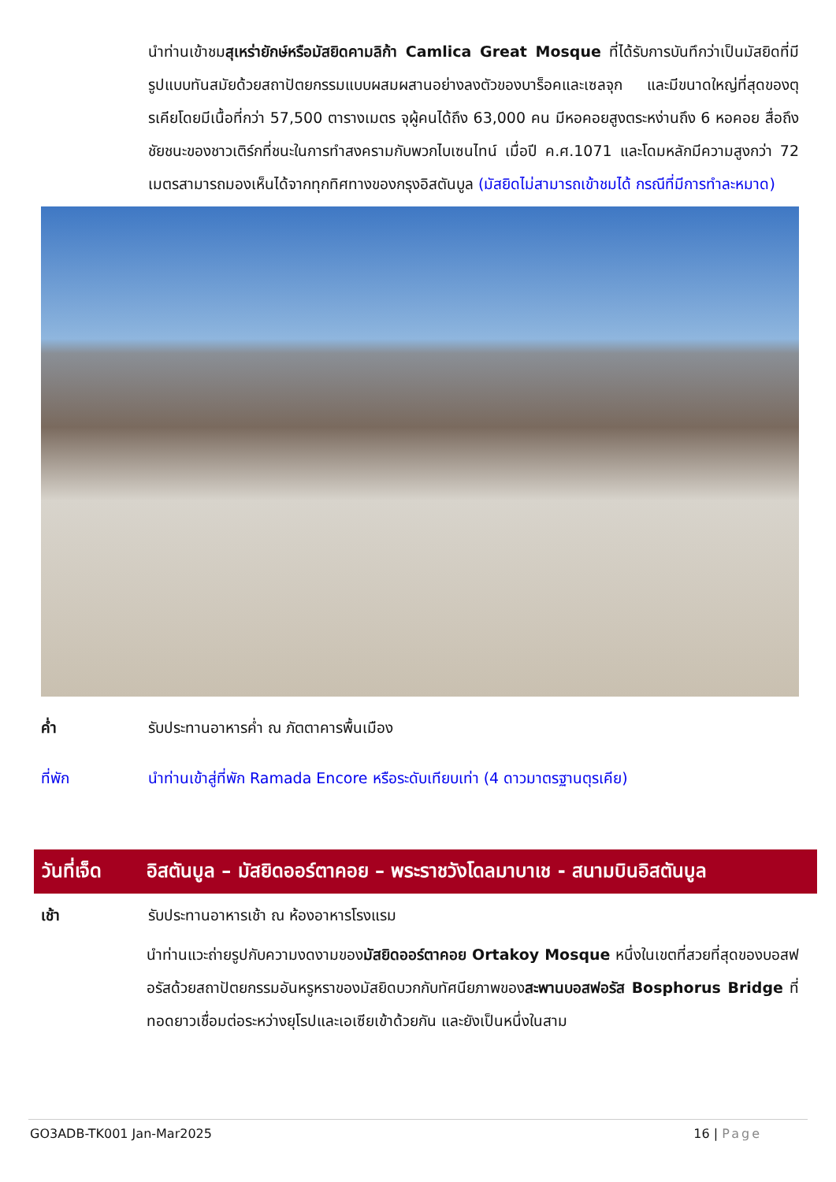นำท่านเข้าชมสุเหร่ายักษ์หรือมัสยิดคามลิก้า Camlica Great Mosque ที่ได้รับการบันทึกว่าเป็นมัสยิดที่มีรูปแบบทันสมัยด้วยสถาปัตยกรรมแบบผสมผสานอย่างลงตัวของบาร็อคและเซลจุก และมีขนาดใหญ่ที่สุดของตุรเคียโดยมีเนื้อที่กว่า 57,500 ตารางเมตร จุผู้คนได้ถึง 63,000 คน มีหอคอยสูงตระหง่านถึง 6 หอคอย สื่อถึงชัยชนะของชาวเติร์กที่ชนะในการทำสงครามกับพวกไบเซนไทน์ เมื่อปี ค.ศ.1071 และโดมหลักมีความสูงกว่า 72 เมตรสามารถมองเห็นได้จากทุกทิศทางของกรุงอิสตันบูล (มัสยิดไม่สามารถเข้าชมได้ กรณีที่มีการทำละหมาด)
ค่ำ รับประทานอาหารค่ำ ณ ภัตตาคารพื้นเมือง
ที่พัก นำท่านเข้าสู่ที่พัก Ramada Encore หรือระดับเทียบเท่า (4 ดาวมาตรฐานตุรเคีย)
วันที่เจ็ด
อิสตันบูล – มัสยิดออร์ตาคอย – พระราชวังโดลมาบาเช - สนามบินอิสตันบูล
เช้า รับประทานอาหารเช้า ณ ห้องอาหารโรงแรม
นำท่านแวะถ่ายรูปกับความงดงามของมัสยิดออร์ตาคอย Ortakoy Mosque หนึ่งในเขตที่สวยที่สุดของบอสฟอรัสด้วยสถาปัตยกรรมอันหรูหราของมัสยิดบวกกับทัศนียภาพของสะพานบอสฟอรัส Bosphorus Bridge ที่ทอดยาวเชื่อมต่อระหว่างยุโรปและเอเซียเข้าด้วยกัน และยังเป็นหนึ่งในสาม
GO3ADB-TK001 Jan-Mar2025 16 | Page